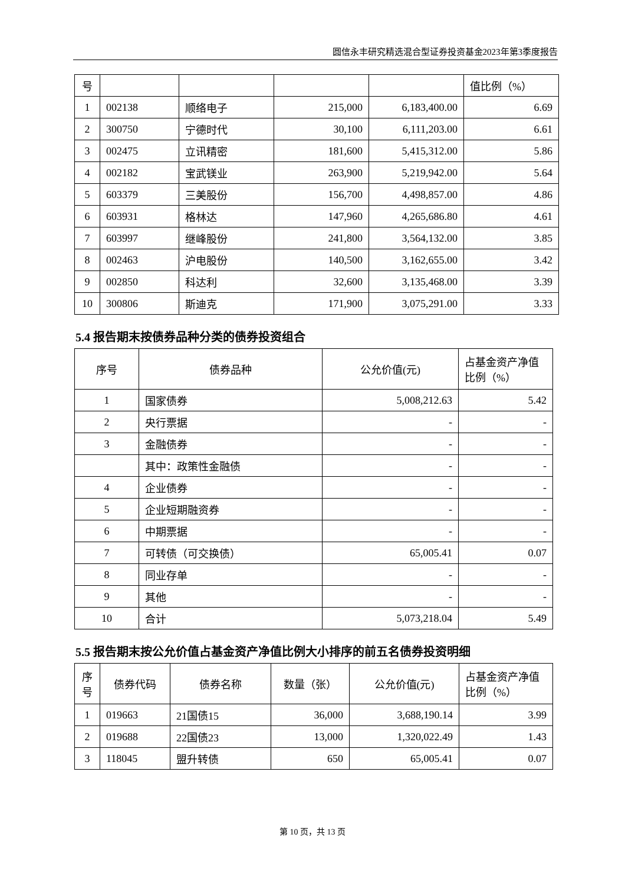圆信永丰研究精选混合型证券投资基金2023年第3季度报告
| 号 | | | | | 值比例（%） |
| 1 | 002138 | 顺络电子 | 215,000 | 6,183,400.00 | 6.69 |
| 2 | 300750 | 宁德时代 | 30,100 | 6,111,203.00 | 6.61 |
| 3 | 002475 | 立讯精密 | 181,600 | 5,415,312.00 | 5.86 |
| 4 | 002182 | 宝武镁业 | 263,900 | 5,219,942.00 | 5.64 |
| 5 | 603379 | 三美股份 | 156,700 | 4,498,857.00 | 4.86 |
| 6 | 603931 | 格林达 | 147,960 | 4,265,686.80 | 4.61 |
| 7 | 603997 | 继峰股份 | 241,800 | 3,564,132.00 | 3.85 |
| 8 | 002463 | 沪电股份 | 140,500 | 3,162,655.00 | 3.42 |
| 9 | 002850 | 科达利 | 32,600 | 3,135,468.00 | 3.39 |
| 10 | 300806 | 斯迪克 | 171,900 | 3,075,291.00 | 3.33 |
5.4 报告期末按债券品种分类的债券投资组合
| 序号 | 债券品种 | 公允价值(元) | 占基金资产净值比例（%） |
| --- | --- | --- | --- |
| 1 | 国家债券 | 5,008,212.63 | 5.42 |
| 2 | 央行票据 | - | - |
| 3 | 金融债券 | - | - |
| | 其中：政策性金融债 | - | - |
| 4 | 企业债券 | - | - |
| 5 | 企业短期融资券 | - | - |
| 6 | 中期票据 | - | - |
| 7 | 可转债（可交换债） | 65,005.41 | 0.07 |
| 8 | 同业存单 | - | - |
| 9 | 其他 | - | - |
| 10 | 合计 | 5,073,218.04 | 5.49 |
5.5 报告期末按公允价值占基金资产净值比例大小排序的前五名债券投资明细
| 序号 | 债券代码 | 债券名称 | 数量（张） | 公允价值(元) | 占基金资产净值比例（%） |
| --- | --- | --- | --- | --- | --- |
| 1 | 019663 | 21国债15 | 36,000 | 3,688,190.14 | 3.99 |
| 2 | 019688 | 22国债23 | 13,000 | 1,320,022.49 | 1.43 |
| 3 | 118045 | 盟升转债 | 650 | 65,005.41 | 0.07 |
第 10 页，共 13 页